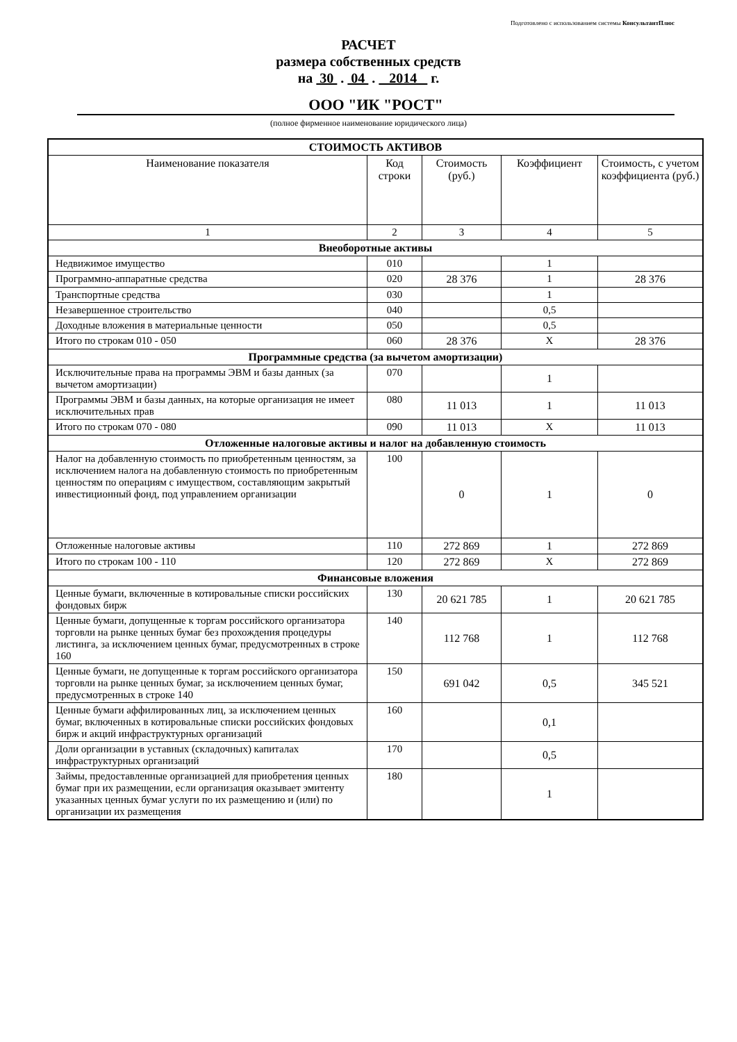Подготовлено с использованием системы КонсультантПлюс
РАСЧЕТ
размера собственных средств
на 30 . 04 . 2014 г.
ООО "ИК "РОСТ"
(полное фирменное наименование юридического лица)
| СТОИМОСТЬ АКТИВОВ | | | | |
| Наименование показателя | Код строки | Стоимость (руб.) | Коэффициент | Стоимость, с учетом коэффициента (руб.) |
| 1 | 2 | 3 | 4 | 5 |
| Внеоборотные активы | | | | |
| Недвижимое имущество | 010 | | 1 | |
| Программно-аппаратные средства | 020 | 28 376 | 1 | 28 376 |
| Транспортные средства | 030 | | 1 | |
| Незавершенное строительство | 040 | | 0,5 | |
| Доходные вложения в материальные ценности | 050 | | 0,5 | |
| Итого по строкам 010 - 050 | 060 | 28 376 | X | 28 376 |
| Программные средства (за вычетом амортизации) | | | | |
| Исключительные права на программы ЭВМ и базы данных (за вычетом амортизации) | 070 | | 1 | |
| Программы ЭВМ и базы данных, на которые организация не имеет исключительных прав | 080 | 11 013 | 1 | 11 013 |
| Итого по строкам 070 - 080 | 090 | 11 013 | X | 11 013 |
| Отложенные налоговые активы и налог на добавленную стоимость | | | | |
| Налог на добавленную стоимость по приобретенным ценностям, за исключением налога на добавленную стоимость по приобретенным ценностям по операциям с имуществом, составляющим закрытый инвестиционный фонд, под управлением организации | 100 | 0 | 1 | 0 |
| Отложенные налоговые активы | 110 | 272 869 | 1 | 272 869 |
| Итого по строкам 100 - 110 | 120 | 272 869 | X | 272 869 |
| Финансовые вложения | | | | |
| Ценные бумаги, включенные в котировальные списки российских фондовых бирж | 130 | 20 621 785 | 1 | 20 621 785 |
| Ценные бумаги, допущенные к торгам российского организатора торговли на рынке ценных бумаг без прохождения процедуры листинга, за исключением ценных бумаг, предусмотренных в строке 160 | 140 | 112 768 | 1 | 112 768 |
| Ценные бумаги, не допущенные к торгам российского организатора торговли на рынке ценных бумаг, за исключением ценных бумаг, предусмотренных в строке 140 | 150 | 691 042 | 0,5 | 345 521 |
| Ценные бумаги аффилированных лиц, за исключением ценных бумаг, включенных в котировальные списки российских фондовых бирж и акций инфраструктурных организаций | 160 | | 0,1 | |
| Доли организации в уставных (складочных) капиталах инфраструктурных организаций | 170 | | 0,5 | |
| Займы, предоставленные организацией для приобретения ценных бумаг при их размещении, если организация оказывает эмитенту указанных ценных бумаг услуги по их размещению и (или) по организации их размещения | 180 | | 1 | |